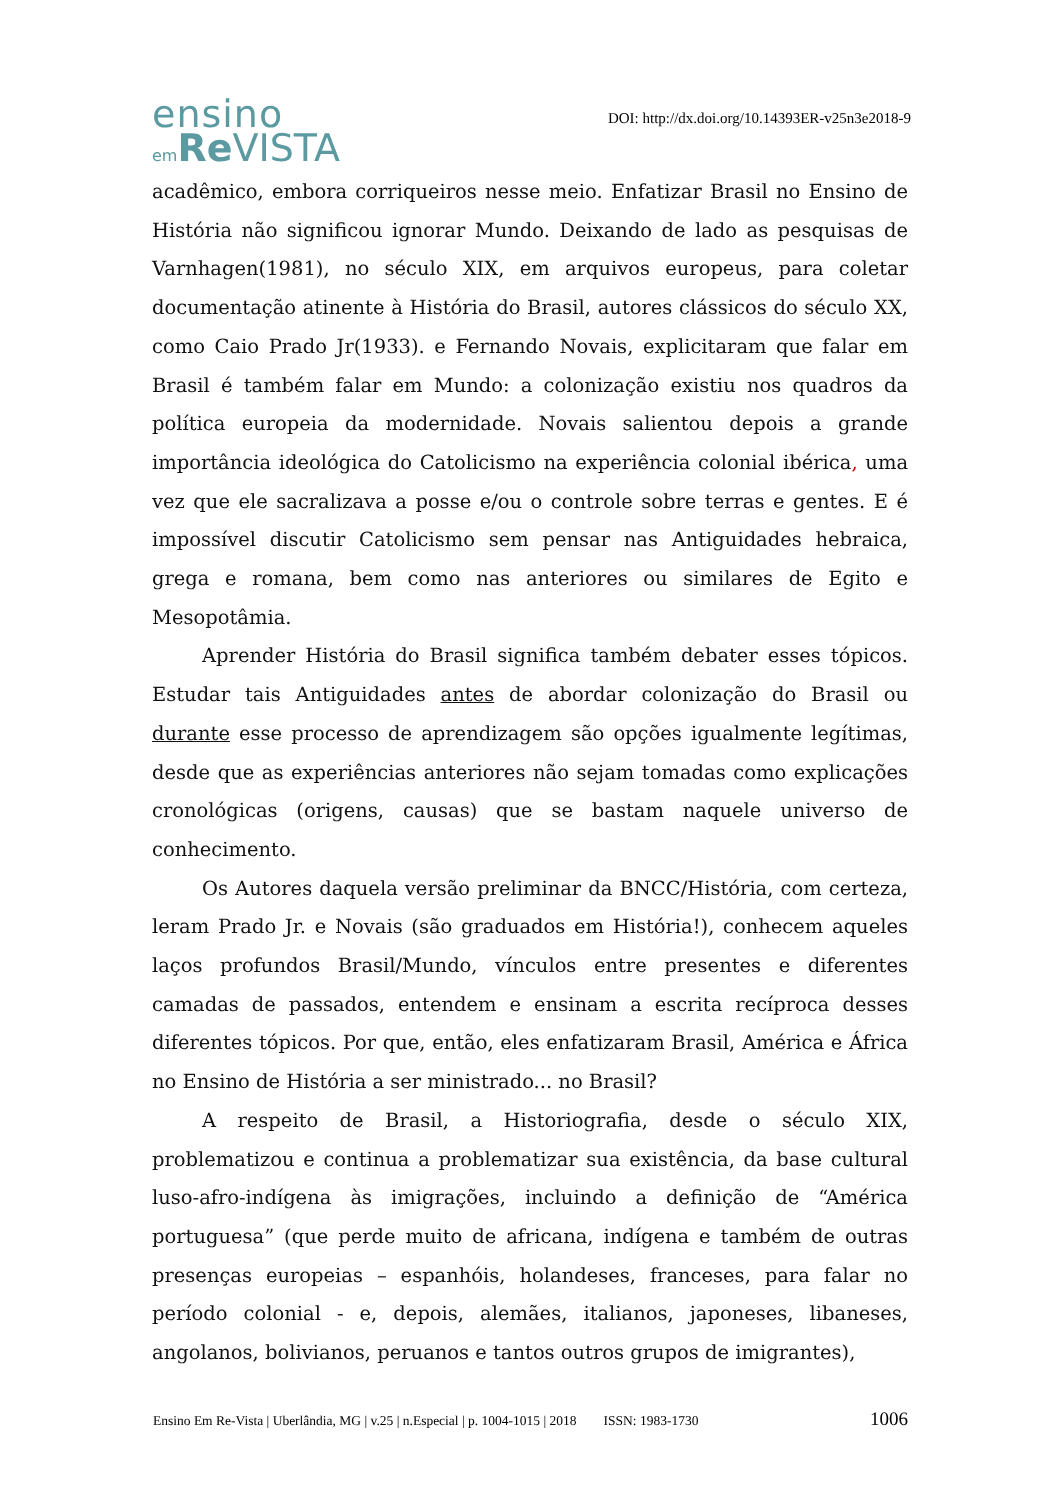ensino
em Re VISTA
DOI: http://dx.doi.org/10.14393ER-v25n3e2018-9
acadêmico, embora corriqueiros nesse meio. Enfatizar Brasil no Ensino de História não significou ignorar Mundo. Deixando de lado as pesquisas de Varnhagen(1981), no século XIX, em arquivos europeus, para coletar documentação atinente à História do Brasil, autores clássicos do século XX, como Caio Prado Jr(1933). e Fernando Novais, explicitaram que falar em Brasil é também falar em Mundo: a colonização existiu nos quadros da política europeia da modernidade. Novais salientou depois a grande importância ideológica do Catolicismo na experiência colonial ibérica, uma vez que ele sacralizava a posse e/ou o controle sobre terras e gentes. E é impossível discutir Catolicismo sem pensar nas Antiguidades hebraica, grega e romana, bem como nas anteriores ou similares de Egito e Mesopotâmia.
Aprender História do Brasil significa também debater esses tópicos. Estudar tais Antiguidades antes de abordar colonização do Brasil ou durante esse processo de aprendizagem são opções igualmente legítimas, desde que as experiências anteriores não sejam tomadas como explicações cronológicas (origens, causas) que se bastam naquele universo de conhecimento.
Os Autores daquela versão preliminar da BNCC/História, com certeza, leram Prado Jr. e Novais (são graduados em História!), conhecem aqueles laços profundos Brasil/Mundo, vínculos entre presentes e diferentes camadas de passados, entendem e ensinam a escrita recíproca desses diferentes tópicos. Por que, então, eles enfatizaram Brasil, América e África no Ensino de História a ser ministrado... no Brasil?
A respeito de Brasil, a Historiografia, desde o século XIX, problematizou e continua a problematizar sua existência, da base cultural luso-afro-indígena às imigrações, incluindo a definição de “América portuguesa” (que perde muito de africana, indígena e também de outras presenças europeias – espanhóis, holandeses, franceses, para falar no período colonial - e, depois, alemães, italianos, japoneses, libaneses, angolanos, bolivianos, peruanos e tantos outros grupos de imigrantes),
Ensino Em Re-Vista | Uberlândia, MG | v.25 | n.Especial | p. 1004-1015 | 2018 ISSN: 1983-1730 1006